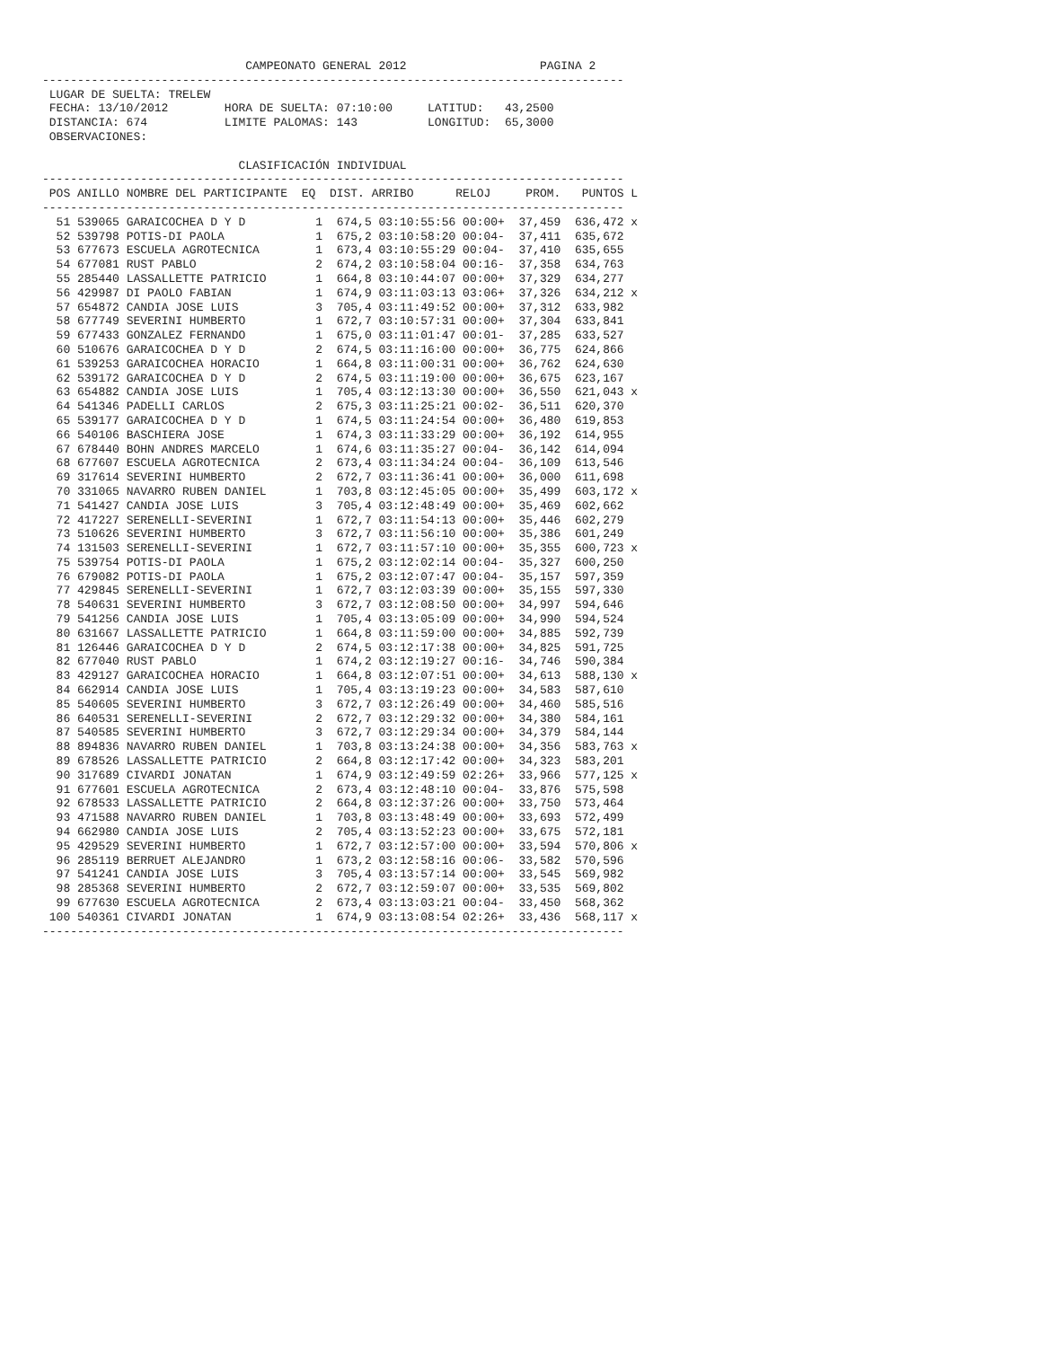CAMPEONATO GENERAL 2012                   PAGINA 2
-----------------------------------------------------------------------------------
 LUGAR DE SUELTA: TRELEW
 FECHA: 13/10/2012        HORA DE SUELTA: 07:10:00     LATITUD:   43,2500
 DISTANCIA: 674           LIMITE PALOMAS: 143          LONGITUD:  65,3000
 OBSERVACIONES:

                            CLASIFICACIÓN INDIVIDUAL
-----------------------------------------------------------------------------------
| POS | ANILLO | NOMBRE DEL PARTICIPANTE | EQ | DIST. | ARRIBO | RELOJ | PROM. | PUNTOS | L |
| --- | --- | --- | --- | --- | --- | --- | --- | --- | --- |
-----------------------------------------------------------------------------------
| 51 | 539065 | GARAICOCHEA D Y D | 1 | 674,5 | 03:10:55:56 | 00:00+ | 37,459 | 636,472 | x |
| 52 | 539798 | POTIS-DI PAOLA | 1 | 675,2 | 03:10:58:20 | 00:04- | 37,411 | 635,672 | |
| 53 | 677673 | ESCUELA AGROTECNICA | 1 | 673,4 | 03:10:55:29 | 00:04- | 37,410 | 635,655 | |
| 54 | 677081 | RUST PABLO | 2 | 674,2 | 03:10:58:04 | 00:16- | 37,358 | 634,763 | |
| 55 | 285440 | LASSALLETTE PATRICIO | 1 | 664,8 | 03:10:44:07 | 00:00+ | 37,329 | 634,277 | |
| 56 | 429987 | DI PAOLO FABIAN | 1 | 674,9 | 03:11:03:13 | 03:06+ | 37,326 | 634,212 | x |
| 57 | 654872 | CANDIA JOSE LUIS | 3 | 705,4 | 03:11:49:52 | 00:00+ | 37,312 | 633,982 | |
| 58 | 677749 | SEVERINI HUMBERTO | 1 | 672,7 | 03:10:57:31 | 00:00+ | 37,304 | 633,841 | |
| 59 | 677433 | GONZALEZ FERNANDO | 1 | 675,0 | 03:11:01:47 | 00:01- | 37,285 | 633,527 | |
| 60 | 510676 | GARAICOCHEA D Y D | 2 | 674,5 | 03:11:16:00 | 00:00+ | 36,775 | 624,866 | |
| 61 | 539253 | GARAICOCHEA HORACIO | 1 | 664,8 | 03:11:00:31 | 00:00+ | 36,762 | 624,630 | |
| 62 | 539172 | GARAICOCHEA D Y D | 2 | 674,5 | 03:11:19:00 | 00:00+ | 36,675 | 623,167 | |
| 63 | 654882 | CANDIA JOSE LUIS | 1 | 705,4 | 03:12:13:30 | 00:00+ | 36,550 | 621,043 | x |
| 64 | 541346 | PADELLI CARLOS | 2 | 675,3 | 03:11:25:21 | 00:02- | 36,511 | 620,370 | |
| 65 | 539177 | GARAICOCHEA D Y D | 1 | 674,5 | 03:11:24:54 | 00:00+ | 36,480 | 619,853 | |
| 66 | 540106 | BASCHIERA JOSE | 1 | 674,3 | 03:11:33:29 | 00:00+ | 36,192 | 614,955 | |
| 67 | 678440 | BOHN ANDRES MARCELO | 1 | 674,6 | 03:11:35:27 | 00:04- | 36,142 | 614,094 | |
| 68 | 677607 | ESCUELA AGROTECNICA | 2 | 673,4 | 03:11:34:24 | 00:04- | 36,109 | 613,546 | |
| 69 | 317614 | SEVERINI HUMBERTO | 2 | 672,7 | 03:11:36:41 | 00:00+ | 36,000 | 611,698 | |
| 70 | 331065 | NAVARRO RUBEN DANIEL | 1 | 703,8 | 03:12:45:05 | 00:00+ | 35,499 | 603,172 | x |
| 71 | 541427 | CANDIA JOSE LUIS | 3 | 705,4 | 03:12:48:49 | 00:00+ | 35,469 | 602,662 | |
| 72 | 417227 | SERENELLI-SEVERINI | 1 | 672,7 | 03:11:54:13 | 00:00+ | 35,446 | 602,279 | |
| 73 | 510626 | SEVERINI HUMBERTO | 3 | 672,7 | 03:11:56:10 | 00:00+ | 35,386 | 601,249 | |
| 74 | 131503 | SERENELLI-SEVERINI | 1 | 672,7 | 03:11:57:10 | 00:00+ | 35,355 | 600,723 | x |
| 75 | 539754 | POTIS-DI PAOLA | 1 | 675,2 | 03:12:02:14 | 00:04- | 35,327 | 600,250 | |
| 76 | 679082 | POTIS-DI PAOLA | 1 | 675,2 | 03:12:07:47 | 00:04- | 35,157 | 597,359 | |
| 77 | 429845 | SERENELLI-SEVERINI | 1 | 672,7 | 03:12:03:39 | 00:00+ | 35,155 | 597,330 | |
| 78 | 540631 | SEVERINI HUMBERTO | 3 | 672,7 | 03:12:08:50 | 00:00+ | 34,997 | 594,646 | |
| 79 | 541256 | CANDIA JOSE LUIS | 1 | 705,4 | 03:13:05:09 | 00:00+ | 34,990 | 594,524 | |
| 80 | 631667 | LASSALLETTE PATRICIO | 1 | 664,8 | 03:11:59:00 | 00:00+ | 34,885 | 592,739 | |
| 81 | 126446 | GARAICOCHEA D Y D | 2 | 674,5 | 03:12:17:38 | 00:00+ | 34,825 | 591,725 | |
| 82 | 677040 | RUST PABLO | 1 | 674,2 | 03:12:19:27 | 00:16- | 34,746 | 590,384 | |
| 83 | 429127 | GARAICOCHEA HORACIO | 1 | 664,8 | 03:12:07:51 | 00:00+ | 34,613 | 588,130 | x |
| 84 | 662914 | CANDIA JOSE LUIS | 1 | 705,4 | 03:13:19:23 | 00:00+ | 34,583 | 587,610 | |
| 85 | 540605 | SEVERINI HUMBERTO | 3 | 672,7 | 03:12:26:49 | 00:00+ | 34,460 | 585,516 | |
| 86 | 640531 | SERENELLI-SEVERINI | 2 | 672,7 | 03:12:29:32 | 00:00+ | 34,380 | 584,161 | |
| 87 | 540585 | SEVERINI HUMBERTO | 3 | 672,7 | 03:12:29:34 | 00:00+ | 34,379 | 584,144 | |
| 88 | 894836 | NAVARRO RUBEN DANIEL | 1 | 703,8 | 03:13:24:38 | 00:00+ | 34,356 | 583,763 | x |
| 89 | 678526 | LASSALLETTE PATRICIO | 2 | 664,8 | 03:12:17:42 | 00:00+ | 34,323 | 583,201 | |
| 90 | 317689 | CIVARDI JONATAN | 1 | 674,9 | 03:12:49:59 | 02:26+ | 33,966 | 577,125 | x |
| 91 | 677601 | ESCUELA AGROTECNICA | 2 | 673,4 | 03:12:48:10 | 00:04- | 33,876 | 575,598 | |
| 92 | 678533 | LASSALLETTE PATRICIO | 2 | 664,8 | 03:12:37:26 | 00:00+ | 33,750 | 573,464 | |
| 93 | 471588 | NAVARRO RUBEN DANIEL | 1 | 703,8 | 03:13:48:49 | 00:00+ | 33,693 | 572,499 | |
| 94 | 662980 | CANDIA JOSE LUIS | 2 | 705,4 | 03:13:52:23 | 00:00+ | 33,675 | 572,181 | |
| 95 | 429529 | SEVERINI HUMBERTO | 1 | 672,7 | 03:12:57:00 | 00:00+ | 33,594 | 570,806 | x |
| 96 | 285119 | BERRUET ALEJANDRO | 1 | 673,2 | 03:12:58:16 | 00:06- | 33,582 | 570,596 | |
| 97 | 541241 | CANDIA JOSE LUIS | 3 | 705,4 | 03:13:57:14 | 00:00+ | 33,545 | 569,982 | |
| 98 | 285368 | SEVERINI HUMBERTO | 2 | 672,7 | 03:12:59:07 | 00:00+ | 33,535 | 569,802 | |
| 99 | 677630 | ESCUELA AGROTECNICA | 2 | 673,4 | 03:13:03:21 | 00:04- | 33,450 | 568,362 | |
| 100 | 540361 | CIVARDI JONATAN | 1 | 674,9 | 03:13:08:54 | 02:26+ | 33,436 | 568,117 | x |
-----------------------------------------------------------------------------------